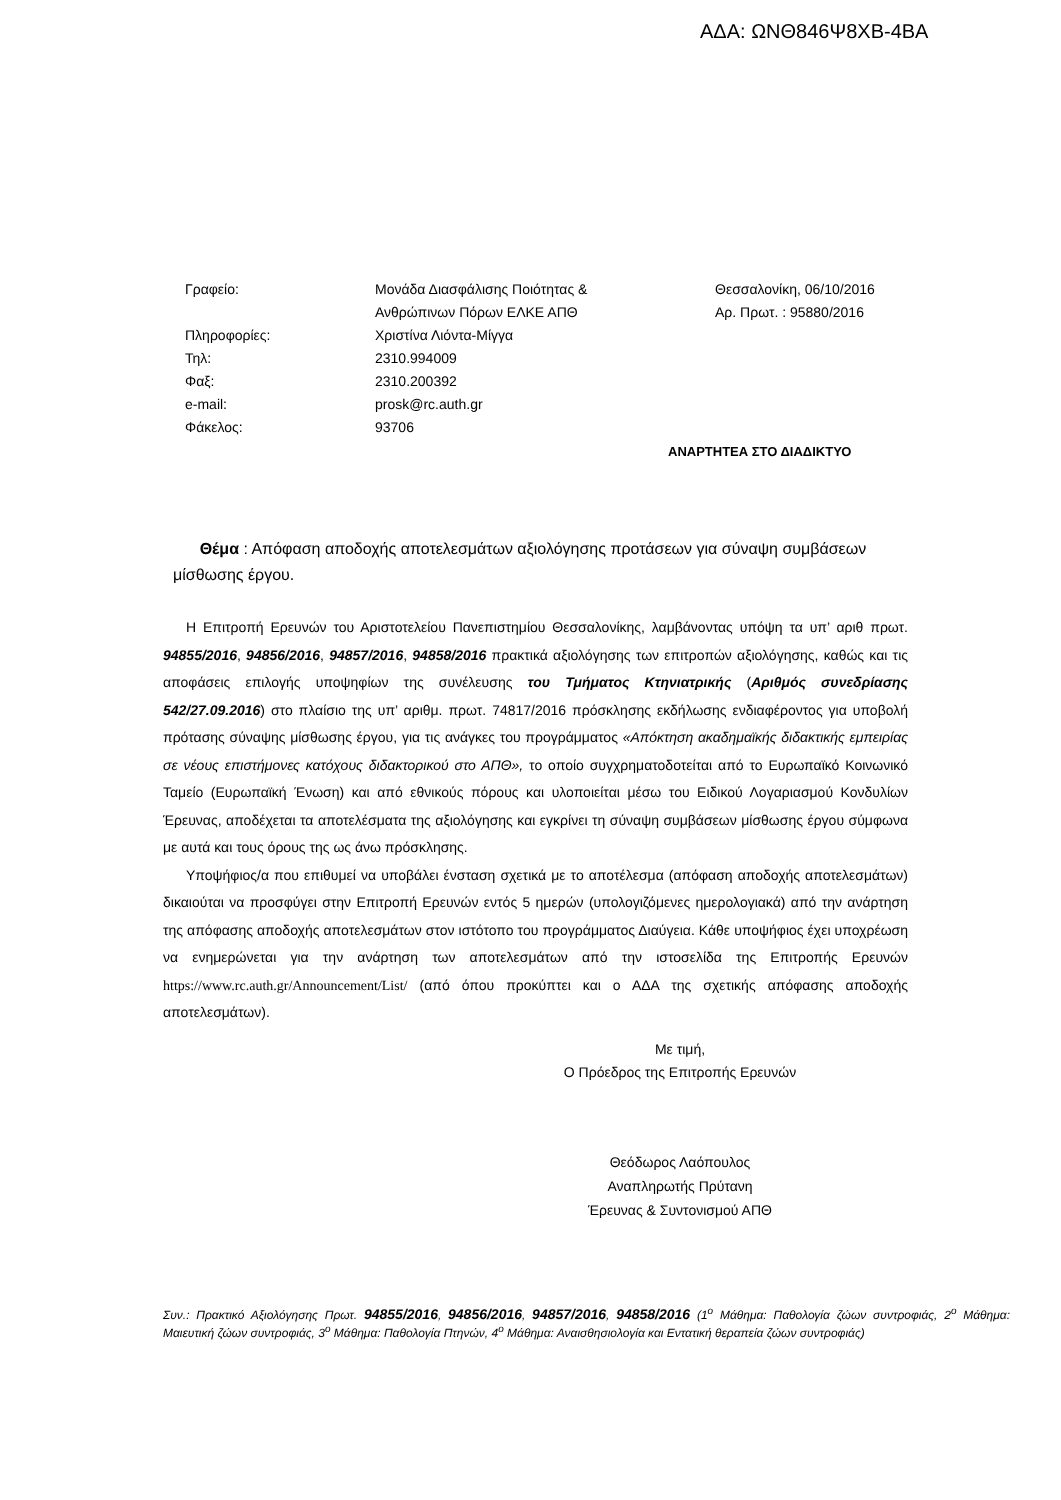ΑΔΑ: ΩΝΘ846Ψ8ΧΒ-4ΒΑ
Γραφείο:
Πληροφορίες:
Τηλ:
Φαξ:
e-mail:
Φάκελος:
Μονάδα Διασφάλισης Ποιότητας &
Ανθρώπινων Πόρων ΕΛΚΕ ΑΠΘ
Χριστίνα Λιόντα-Μίγγα
2310.994009
2310.200392
prosk@rc.auth.gr
93706
Θεσσαλονίκη, 06/10/2016
Αρ. Πρωτ. : 95880/2016
ΑΝΑΡΤΗΤΕΑ ΣΤΟ ΔΙΑΔΙΚΤΥΟ
Θέμα : Απόφαση αποδοχής αποτελεσμάτων αξιολόγησης προτάσεων για σύναψη συμβάσεων μίσθωσης έργου.
Η Επιτροπή Ερευνών του Αριστοτελείου Πανεπιστημίου Θεσσαλονίκης, λαμβάνοντας υπόψη τα υπ’ αριθ πρωτ. 94855/2016, 94856/2016, 94857/2016, 94858/2016 πρακτικά αξιολόγησης των επιτροπών αξιολόγησης, καθώς και τις αποφάσεις επιλογής υποψηφίων της συνέλευσης του Τμήματος Κτηνιατρικής (Αριθμός συνεδρίασης 542/27.09.2016) στο πλαίσιο της υπ’ αριθμ. πρωτ. 74817/2016 πρόσκλησης εκδήλωσης ενδιαφέροντος για υποβολή πρότασης σύναψης μίσθωσης έργου, για τις ανάγκες του προγράμματος «Απόκτηση ακαδημαϊκής διδακτικής εμπειρίας σε νέους επιστήμονες κατόχους διδακτορικού στο ΑΠΘ», το οποίο συγχρηματοδοτείται από το Ευρωπαϊκό Κοινωνικό Ταμείο (Ευρωπαϊκή Ένωση) και από εθνικούς πόρους και υλοποιείται μέσω του Ειδικού Λογαριασμού Κονδυλίων Έρευνας, αποδέχεται τα αποτελέσματα της αξιολόγησης και εγκρίνει τη σύναψη συμβάσεων μίσθωσης έργου σύμφωνα με αυτά και τους όρους της ως άνω πρόσκλησης.
Υποψήφιος/α που επιθυμεί να υποβάλει ένσταση σχετικά με το αποτέλεσμα (απόφαση αποδοχής αποτελεσμάτων) δικαιούται να προσφύγει στην Επιτροπή Ερευνών εντός 5 ημερών (υπολογιζόμενες ημερολογιακά) από την ανάρτηση της απόφασης αποδοχής αποτελεσμάτων στον ιστότοπο του προγράμματος Διαύγεια. Κάθε υποψήφιος έχει υποχρέωση να ενημερώνεται για την ανάρτηση των αποτελεσμάτων από την ιστοσελίδα της Επιτροπής Ερευνών https://www.rc.auth.gr/Announcement/List/ (από όπου προκύπτει και ο ΑΔΑ της σχετικής απόφασης αποδοχής αποτελεσμάτων).
Με τιμή,
Ο Πρόεδρος της Επιτροπής Ερευνών
Θεόδωρος Λαόπουλος
Αναπληρωτής Πρύτανη
Έρευνας & Συντονισμού ΑΠΘ
Συν.: Πρακτικό Αξιολόγησης Πρωτ. 94855/2016, 94856/2016, 94857/2016, 94858/2016 (1<sup>ο</sup> Μάθημα: Παθολογία ζώων συντροφιάς, 2<sup>ο</sup> Μάθημα: Μαιευτική ζώων συντροφιάς, 3<sup>ο</sup> Μάθημα: Παθολογία Πτηνών, 4<sup>ο</sup> Μάθημα: Αναισθησιολογία και Εντατική θεραπεία ζώων συντροφιάς)